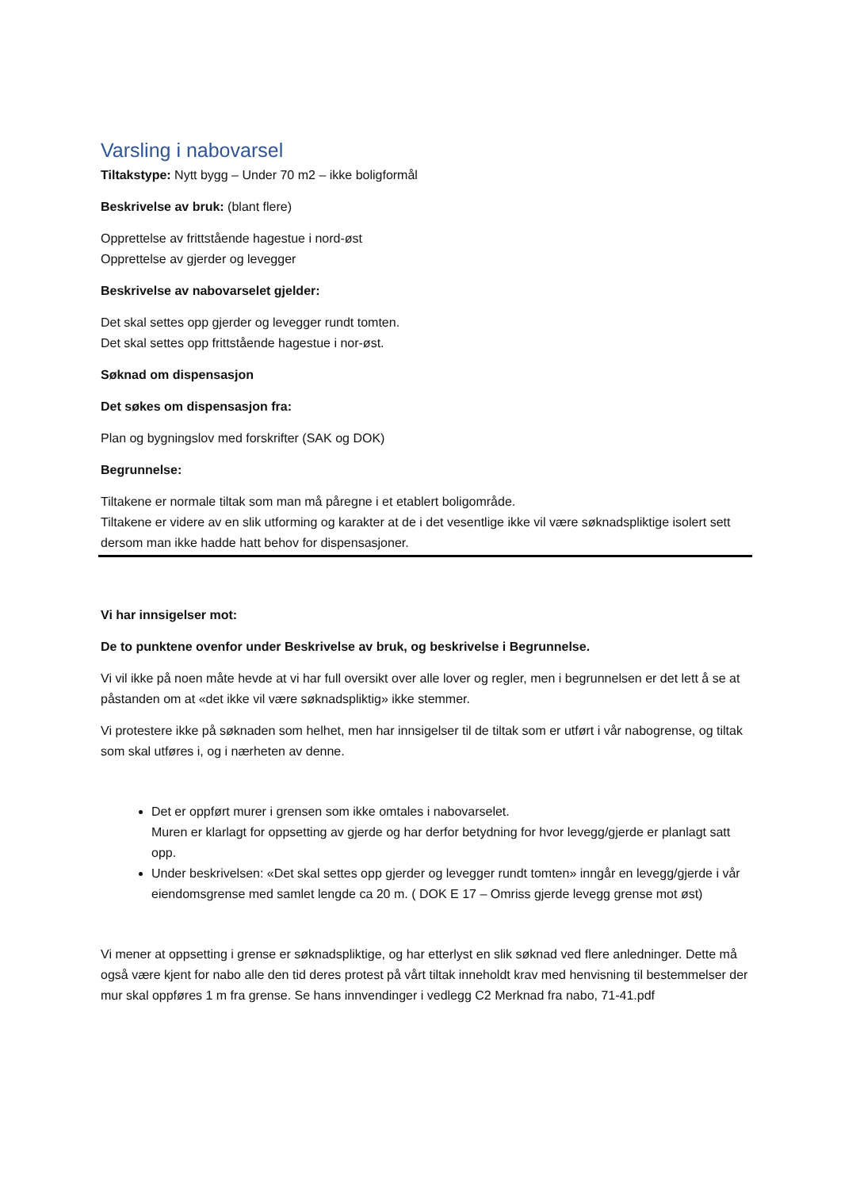Varsling i nabovarsel
Tiltakstype: Nytt bygg – Under 70 m2 – ikke boligformål
Beskrivelse av bruk: (blant flere)
Opprettelse av frittstående hagestue i nord-øst
Opprettelse av gjerder og levegger
Beskrivelse av nabovarselet gjelder:
Det skal settes opp gjerder og levegger rundt tomten.
Det skal settes opp frittstående hagestue i nor-øst.
Søknad om dispensasjon
Det søkes om dispensasjon fra:
Plan og bygningslov med forskrifter (SAK og DOK)
Begrunnelse:
Tiltakene er normale tiltak som man må påregne i et etablert boligområde.
Tiltakene er videre av en slik utforming og karakter at de i det vesentlige ikke vil være søknadspliktige isolert sett dersom man ikke hadde hatt behov for dispensasjoner.
Vi har innsigelser mot:
De to punktene ovenfor under Beskrivelse av bruk, og beskrivelse i Begrunnelse.
Vi vil ikke på noen måte hevde at vi har full oversikt over alle lover og regler, men i begrunnelsen er det lett å se at påstanden om at «det ikke vil være søknadspliktig» ikke stemmer.
Vi protestere ikke på søknaden som helhet, men har innsigelser til de tiltak som er utført i vår nabogrense, og tiltak som skal utføres i, og i nærheten av denne.
Det er oppført murer i grensen som ikke omtales i nabovarselet.
Muren er klarlagt for oppsetting av gjerde og har derfor betydning for hvor levegg/gjerde er planlagt satt opp.
Under beskrivelsen: «Det skal settes opp gjerder og levegger rundt tomten» inngår en levegg/gjerde i vår eiendomsgrense med samlet lengde ca 20 m. ( DOK E 17 – Omriss gjerde levegg grense mot øst)
Vi mener at oppsetting i grense er søknadspliktige, og har etterlyst en slik søknad ved flere anledninger. Dette må også være kjent for nabo alle den tid deres protest på vårt tiltak inneholdt krav med henvisning til bestemmelser der mur skal oppføres 1 m fra grense. Se hans innvendinger i vedlegg C2 Merknad fra nabo, 71-41.pdf